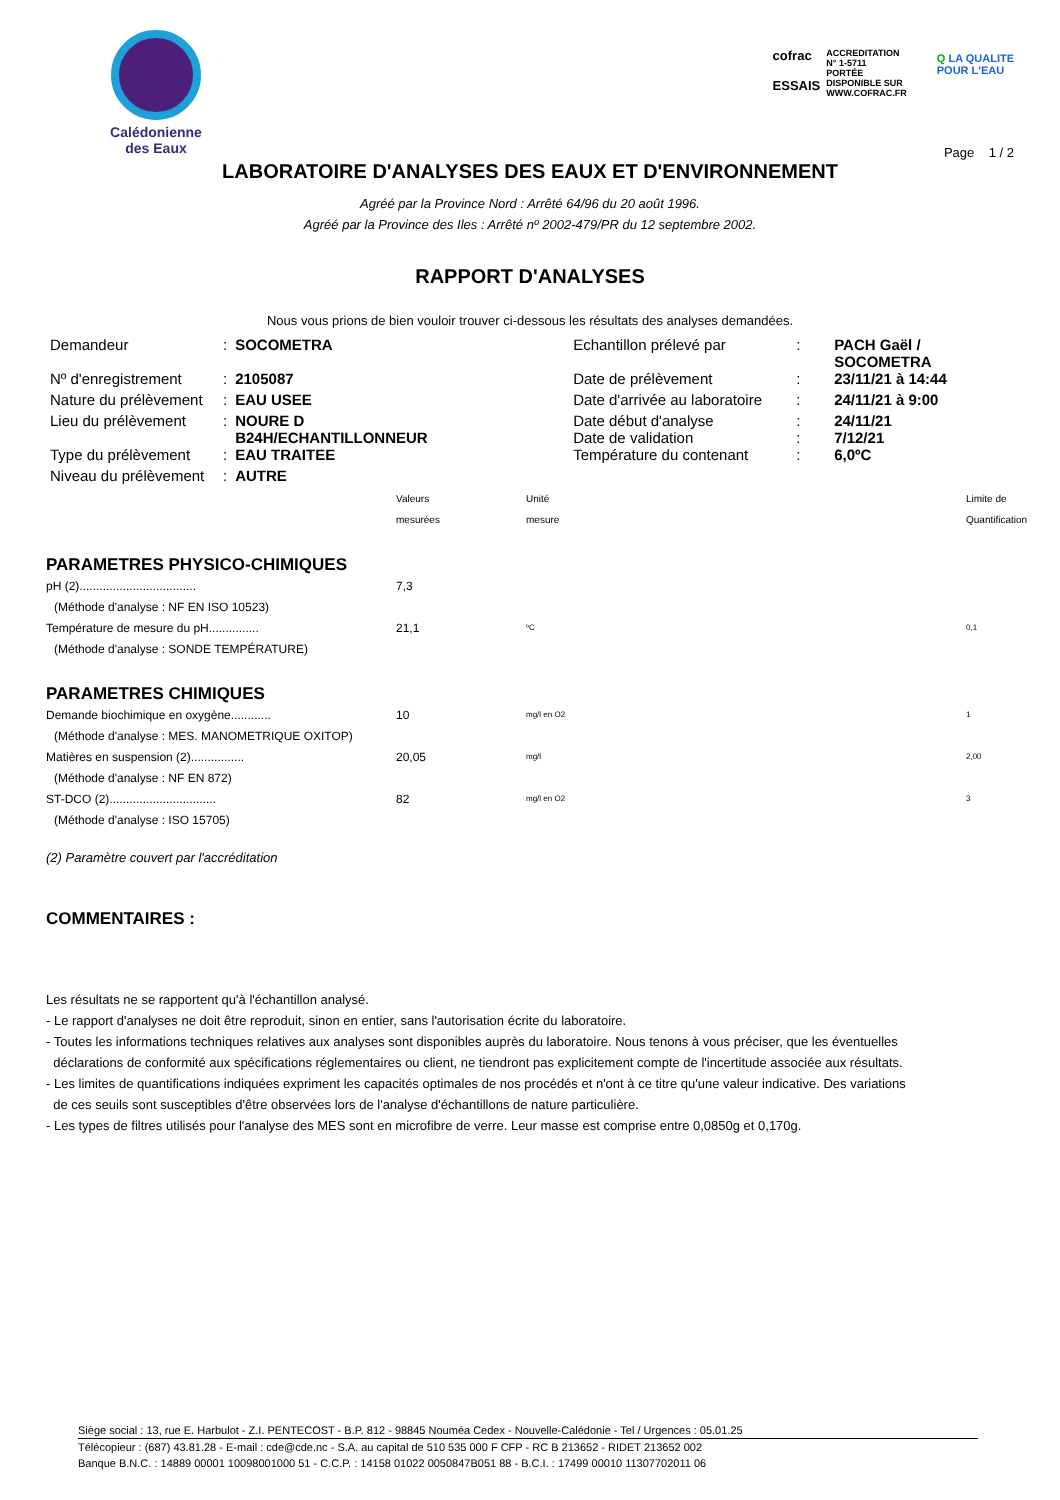Calédonienne
des Eaux
cofrac
ESSAIS
ACCREDITATION
N° 1-5711
PORTÉE
DISPONIBLE SUR
WWW.COFRAC.FR
Q LA QUALITE
POUR L'EAU
Page 1 / 2
LABORATOIRE D'ANALYSES DES EAUX ET D'ENVIRONNEMENT
Agréé par la Province Nord : Arrêté 64/96 du 20 août 1996.
Agréé par la Province des Iles : Arrêté nº 2002-479/PR du 12 septembre 2002.
RAPPORT D'ANALYSES
Nous vous prions de bien vouloir trouver ci-dessous les résultats des analyses demandées.
| Demandeur | : | SOCOMETRA | Echantillon prélevé par | : | PACH Gaël / SOCOMETRA |
| Nº d'enregistrement | : | 2105087 | Date de prélèvement | : | 23/11/21 à 14:44 |
| Nature du prélèvement | : | EAU USEE | Date d'arrivée au laboratoire | : | 24/11/21 à 9:00 |
| Lieu du prélèvement | : | NOURE D B24H/ECHANTILLONNEUR | Date début d'analyse Date de validation | : : | 24/11/21 7/12/21 |
| Type du prélèvement | : | EAU TRAITEE | Température du contenant | : | 6,0ºC |
| Niveau du prélèvement | : | AUTRE | | | |
| | Valeurs mesurées | Unité mesure | Limite de Quantification |
| PARAMETRES PHYSICO-CHIMIQUES | | | |
| pH (2)................................... | 7,3 | | |
| (Méthode d'analyse : NF EN ISO 10523) | | | |
| Température de mesure du pH............... | 21,1 | ºC | 0,1 |
| (Méthode d'analyse : SONDE TEMPÉRATURE) | | | |
| PARAMETRES CHIMIQUES | | | |
| Demande biochimique en oxygène............ | 10 | mg/l en O2 | 1 |
| (Méthode d'analyse : MES. MANOMETRIQUE OXITOP) | | | |
| Matières en suspension (2)................ | 20,05 | mg/l | 2,00 |
| (Méthode d'analyse : NF EN 872) | | | |
| ST-DCO (2)................................ | 82 | mg/l en O2 | 3 |
| (Méthode d'analyse : ISO 15705) | | | |
(2) Paramètre couvert par l'accréditation
COMMENTAIRES :
Les résultats ne se rapportent qu'à l'échantillon analysé.
- Le rapport d'analyses ne doit être reproduit, sinon en entier, sans l'autorisation écrite du laboratoire.
- Toutes les informations techniques relatives aux analyses sont disponibles auprès du laboratoire. Nous tenons à vous préciser, que les éventuelles
déclarations de conformité aux spécifications réglementaires ou client, ne tiendront pas explicitement compte de l'incertitude associée aux résultats.
- Les limites de quantifications indiquées expriment les capacités optimales de nos procédés et n'ont à ce titre qu'une valeur indicative. Des variations
de ces seuils sont susceptibles d'être observées lors de l'analyse d'échantillons de nature particulière.
- Les types de filtres utilisés pour l'analyse des MES sont en microfibre de verre. Leur masse est comprise entre 0,0850g et 0,170g.
Siège social : 13, rue E. Harbulot - Z.I. PENTECOST - B.P. 812 - 98845 Nouméa Cedex - Nouvelle-Calédonie - Tel / Urgences : 05.01.25
Télécopieur : (687) 43.81.28 - E-mail : cde@cde.nc - S.A. au capital de 510 535 000 F CFP - RC B 213652 - RIDET 213652 002
Banque B.N.C. : 14889 00001 10098001000 51 - C.C.P. : 14158 01022 0050847B051 88 - B.C.I. : 17499 00010 11307702011 06